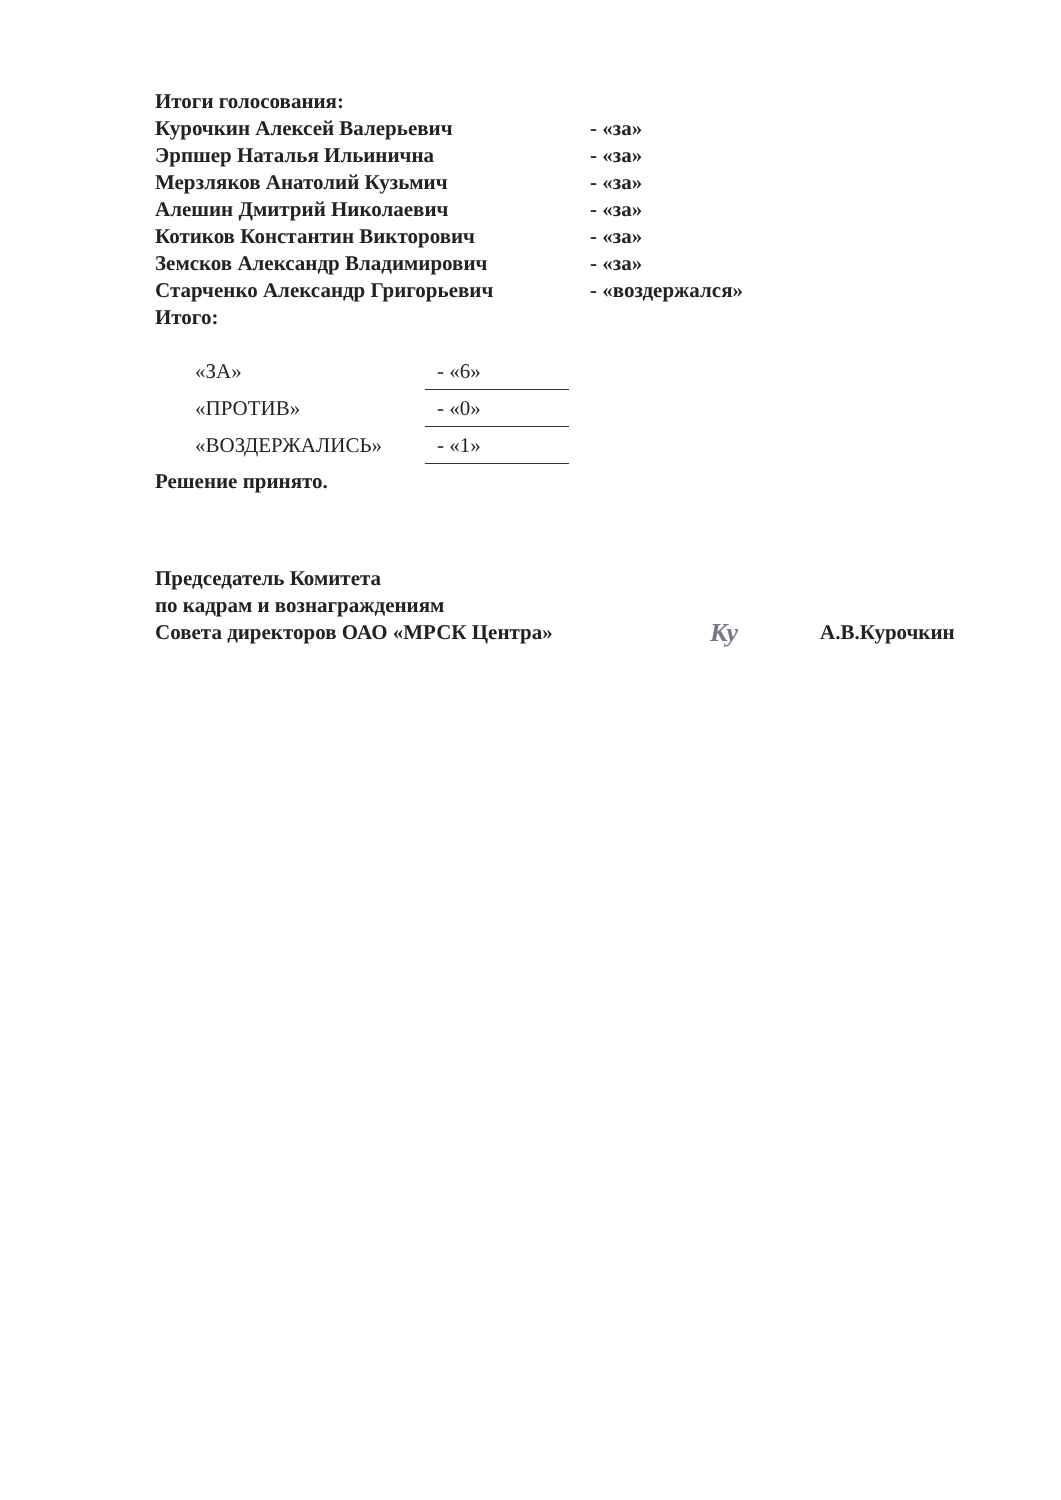Итоги голосования:
| Курочкин Алексей Валерьевич | - «за» |
| Эрпшер Наталья Ильинична | - «за» |
| Мерзляков Анатолий Кузьмич | - «за» |
| Алешин Дмитрий Николаевич | - «за» |
| Котиков Константин Викторович | - «за» |
| Земсков Александр Владимирович | - «за» |
| Старченко Александр Григорьевич | - «воздержался» |
Итого:
| «ЗА» | - «6» |
| «ПРОТИВ» | - «0» |
| «ВОЗДЕРЖАЛИСЬ» | - «1» |
Решение принято.
Председатель Комитета
по кадрам и вознаграждениям
Совета директоров ОАО «МРСК Центра»
Ку
А.В.Курочкин